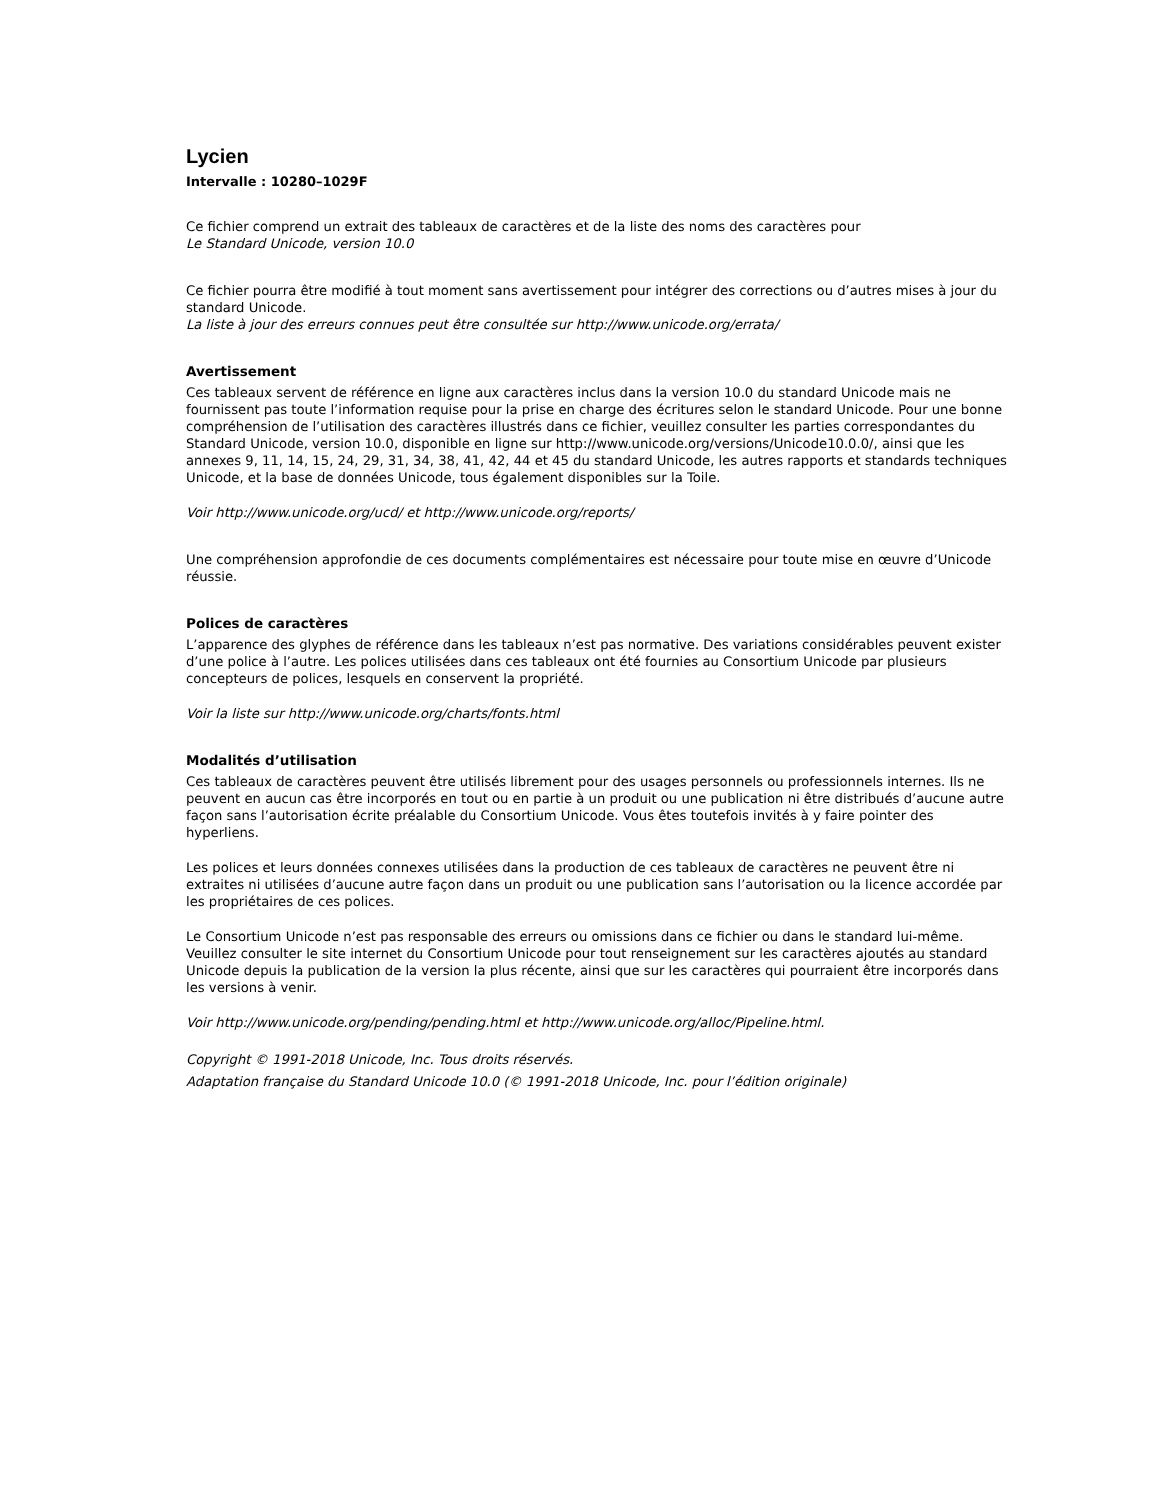Lycien
Intervalle : 10280–1029F
Ce fichier comprend un extrait des tableaux de caractères et de la liste des noms des caractères pour
Le Standard Unicode, version 10.0
Ce fichier pourra être modifié à tout moment sans avertissement pour intégrer des corrections ou d’autres mises à jour du standard Unicode.
La liste à jour des erreurs connues peut être consultée sur http://www.unicode.org/errata/
Avertissement
Ces tableaux servent de référence en ligne aux caractères inclus dans la version 10.0 du standard Unicode mais ne fournissent pas toute l’information requise pour la prise en charge des écritures selon le standard Unicode. Pour une bonne compréhension de l’utilisation des caractères illustrés dans ce fichier, veuillez consulter les parties correspondantes du Standard Unicode, version 10.0, disponible en ligne sur http://www.unicode.org/versions/Unicode10.0.0/, ainsi que les annexes 9, 11, 14, 15, 24, 29, 31, 34, 38, 41, 42, 44 et 45 du standard Unicode, les autres rapports et standards techniques Unicode, et la base de données Unicode, tous également disponibles sur la Toile.
Voir http://www.unicode.org/ucd/ et http://www.unicode.org/reports/
Une compréhension approfondie de ces documents complémentaires est nécessaire pour toute mise en œuvre d’Unicode réussie.
Polices de caractères
L’apparence des glyphes de référence dans les tableaux n’est pas normative. Des variations considérables peuvent exister d’une police à l’autre. Les polices utilisées dans ces tableaux ont été fournies au Consortium Unicode par plusieurs concepteurs de polices, lesquels en conservent la propriété.
Voir la liste sur http://www.unicode.org/charts/fonts.html
Modalités d’utilisation
Ces tableaux de caractères peuvent être utilisés librement pour des usages personnels ou professionnels internes. Ils ne peuvent en aucun cas être incorporés en tout ou en partie à un produit ou une publication ni être distribués d’aucune autre façon sans l’autorisation écrite préalable du Consortium Unicode. Vous êtes toutefois invités à y faire pointer des hyperliens.
Les polices et leurs données connexes utilisées dans la production de ces tableaux de caractères ne peuvent être ni extraites ni utilisées d’aucune autre façon dans un produit ou une publication sans l’autorisation ou la licence accordée par les propriétaires de ces polices.
Le Consortium Unicode n’est pas responsable des erreurs ou omissions dans ce fichier ou dans le standard lui-même. Veuillez consulter le site internet du Consortium Unicode pour tout renseignement sur les caractères ajoutés au standard Unicode depuis la publication de la version la plus récente, ainsi que sur les caractères qui pourraient être incorporés dans les versions à venir.
Voir http://www.unicode.org/pending/pending.html et http://www.unicode.org/alloc/Pipeline.html.
Copyright © 1991-2018 Unicode, Inc. Tous droits réservés.
Adaptation française du Standard Unicode 10.0 (© 1991-2018 Unicode, Inc. pour l’édition originale)